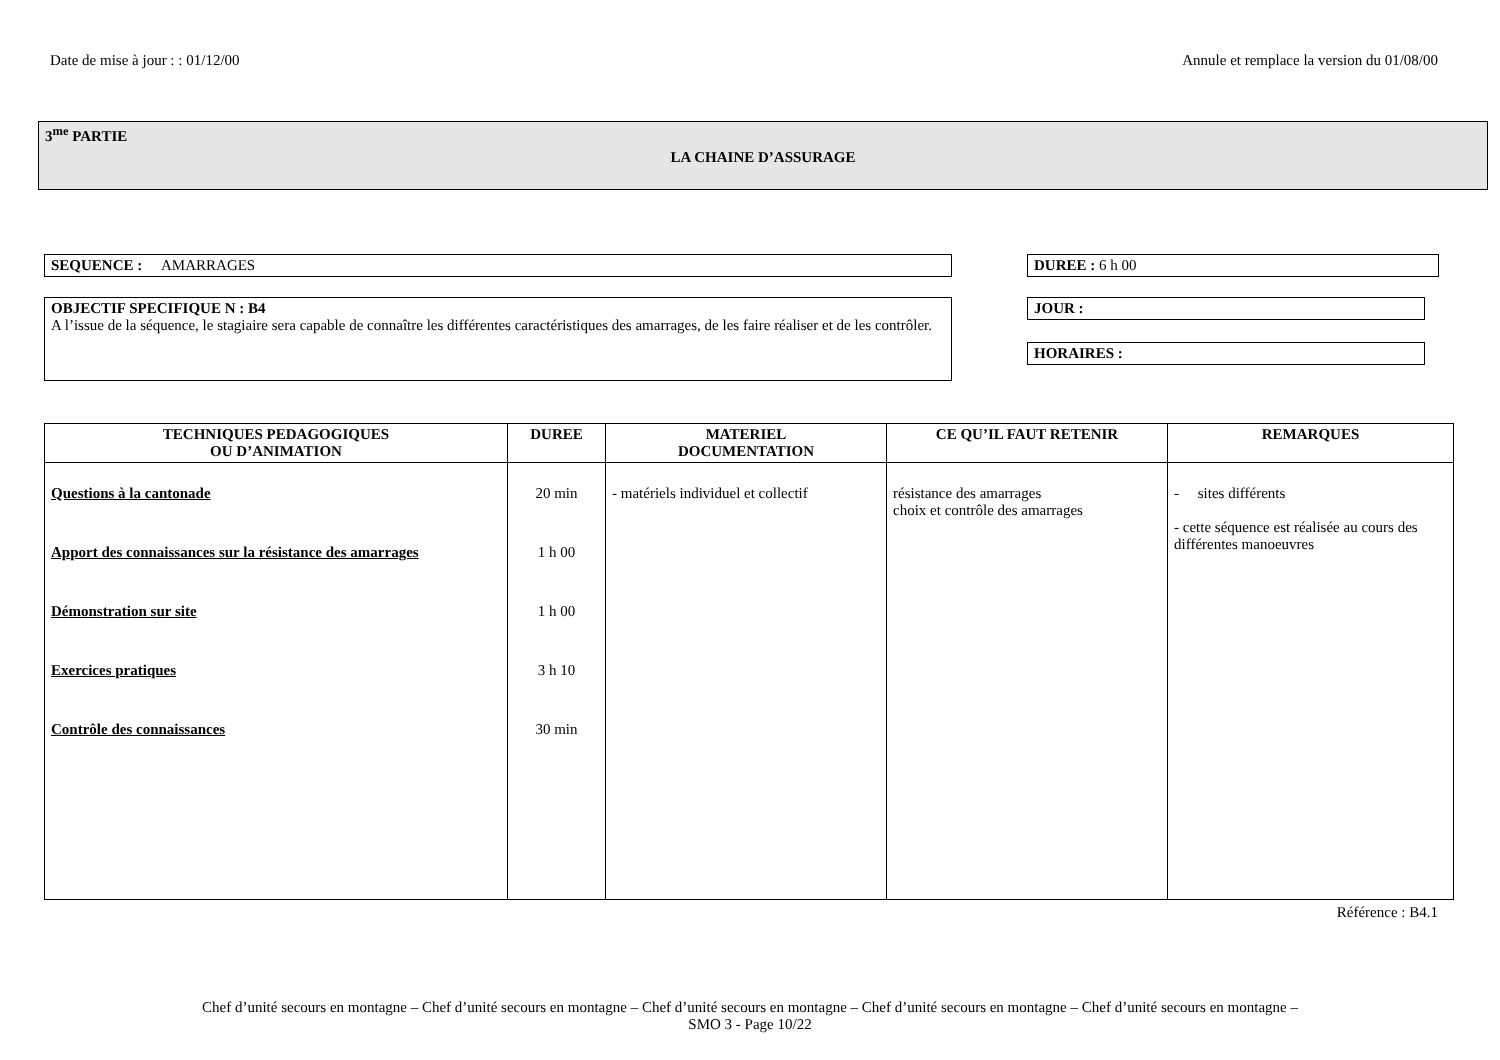Date de mise à jour : : 01/12/00 Annule et remplace la version du 01/08/00
3<sup>me</sup> PARTIE
LA CHAINE D’ASSURAGE
SEQUENCE : AMARRAGES DUREE : 6 h 00
OBJECTIF SPECIFIQUE N : B4
A l’issue de la séquence, le stagiaire sera capable de connaître les différentes caractéristiques des amarrages, de les faire réaliser et de les contrôler.
JOUR :
HORAIRES :
| TECHNIQUES PEDAGOGIQUES OU D’ANIMATION | DUREE | MATERIEL DOCUMENTATION | CE QU’IL FAUT RETENIR | REMARQUES |
| --- | --- | --- | --- | --- |
| Questions à la cantonade Apport des connaissances sur la résistance des amarrages Démonstration sur site Exercices pratiques Contrôle des connaissances | 20 min 1 h 00 1 h 00 3 h 10 30 min | - matériels individuel et collectif | résistance des amarrages choix et contrôle des amarrages | - sites différents - cette séquence est réalisée au cours des différentes manoeuvres |
Référence : B4.1
Chef d’unité secours en montagne – Chef d’unité secours en montagne – Chef d’unité secours en montagne – Chef d’unité secours en montagne – Chef d’unité secours en montagne –
SMO 3 - Page 10/22